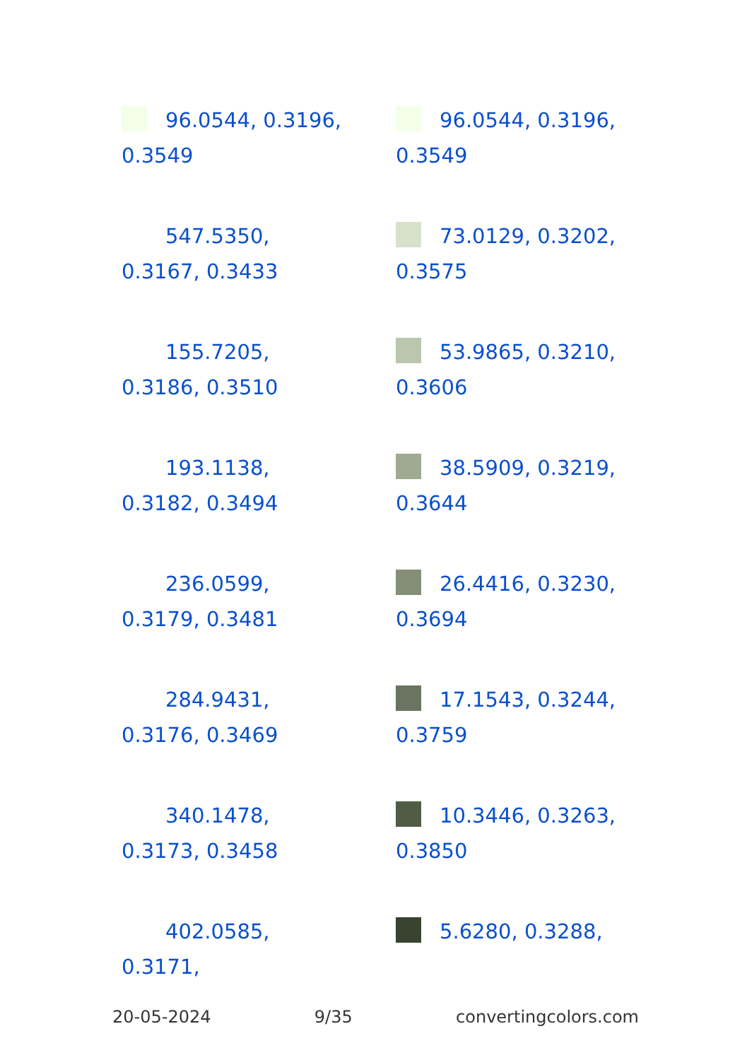96.0544, 0.3196, 0.3549
96.0544, 0.3196, 0.3549
547.5350, 0.3167, 0.3433
73.0129, 0.3202, 0.3575
155.7205, 0.3186, 0.3510
53.9865, 0.3210, 0.3606
193.1138, 0.3182, 0.3494
38.5909, 0.3219, 0.3644
236.0599, 0.3179, 0.3481
26.4416, 0.3230, 0.3694
284.9431, 0.3176, 0.3469
17.1543, 0.3244, 0.3759
340.1478, 0.3173, 0.3458
10.3446, 0.3263, 0.3850
402.0585, 0.3171,
5.6280, 0.3288,
20-05-2024 9/35 convertingcolors.com